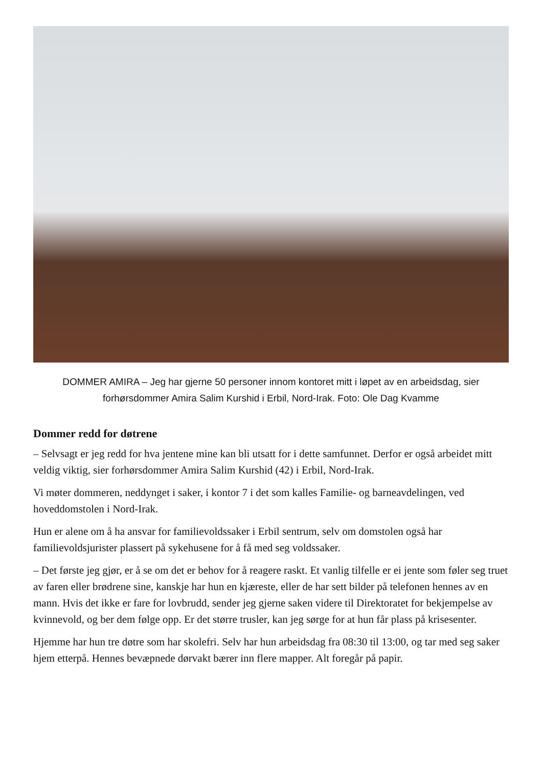DOMMER AMIRA – Jeg har gjerne 50 personer innom kontoret mitt i løpet av en arbeidsdag, sier forhørsdommer Amira Salim Kurshid i Erbil, Nord-Irak. Foto: Ole Dag Kvamme
Dommer redd for døtrene
– Selvsagt er jeg redd for hva jentene mine kan bli utsatt for i dette samfunnet. Derfor er også arbeidet mitt veldig viktig, sier forhørsdommer Amira Salim Kurshid (42) i Erbil, Nord-Irak.
Vi møter dommeren, neddynget i saker, i kontor 7 i det som kalles Familie- og barneavdelingen, ved hoveddomstolen i Nord-Irak.
Hun er alene om å ha ansvar for familievoldssaker i Erbil sentrum, selv om domstolen også har familievoldsjurister plassert på sykehusene for å få med seg voldssaker.
– Det første jeg gjør, er å se om det er behov for å reagere raskt. Et vanlig tilfelle er ei jente som føler seg truet av faren eller brødrene sine, kanskje har hun en kjæreste, eller de har sett bilder på telefonen hennes av en mann. Hvis det ikke er fare for lovbrudd, sender jeg gjerne saken videre til Direktoratet for bekjempelse av kvinnevold, og ber dem følge opp. Er det større trusler, kan jeg sørge for at hun får plass på krisesenter.
Hjemme har hun tre døtre som har skolefri. Selv har hun arbeidsdag fra 08:30 til 13:00, og tar med seg saker hjem etterpå. Hennes bevæpnede dørvakt bærer inn flere mapper. Alt foregår på papir.